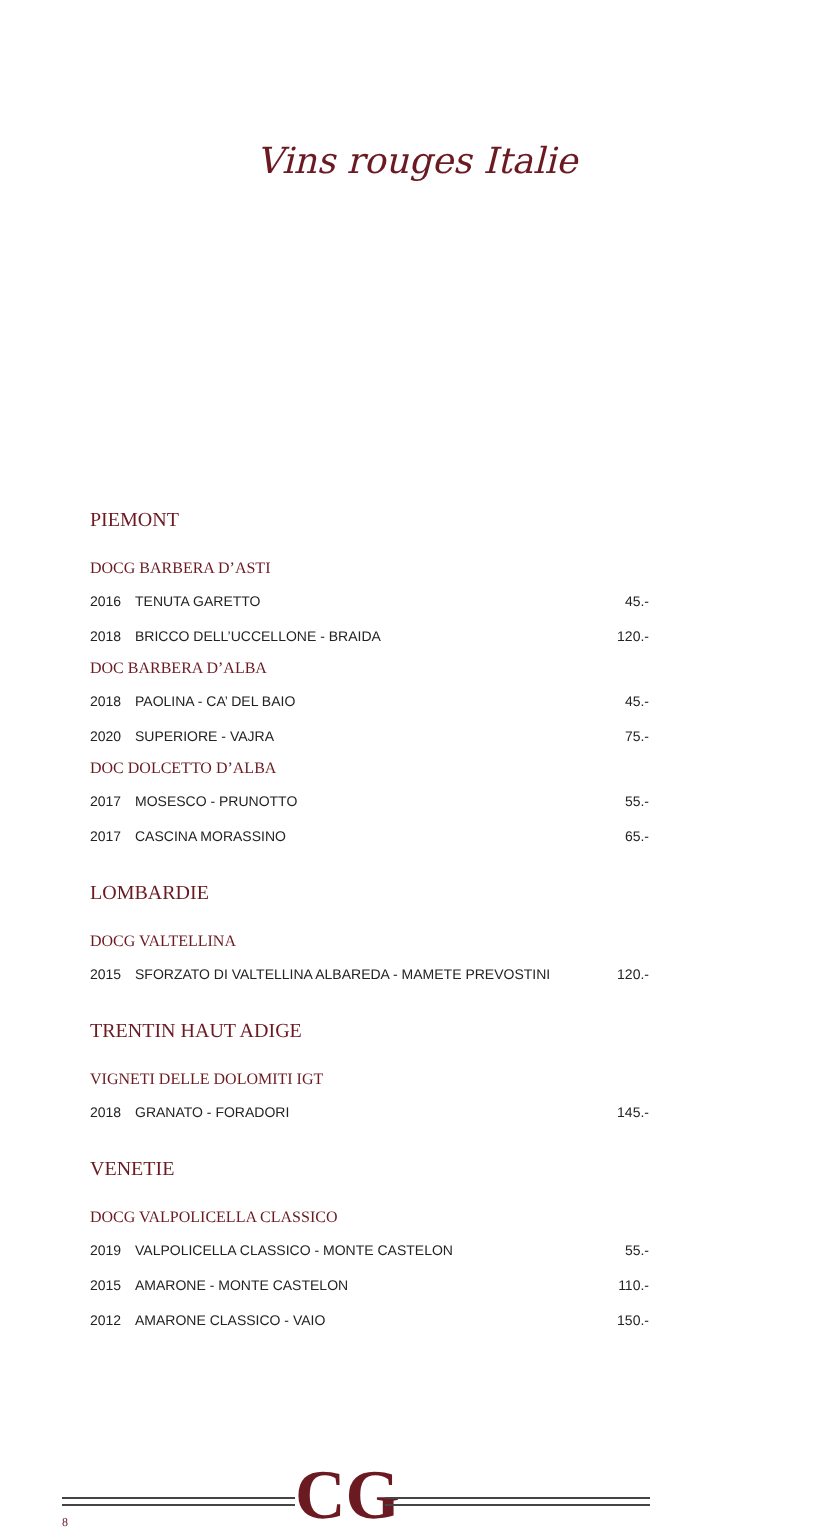Vins rouges Italie
PIEMONT
| DOCG BARBERA D’ASTI | | |
| 2016 | TENUTA GARETTO | 45.- |
| 2018 | BRICCO DELL’UCCELLONE - BRAIDA | 120.- |
| DOC BARBERA D’ALBA | | |
| 2018 | PAOLINA - CA’ DEL BAIO | 45.- |
| 2020 | SUPERIORE - VAJRA | 75.- |
| DOC DOLCETTO D’ALBA | | |
| 2017 | MOSESCO - PRUNOTTO | 55.- |
| 2017 | CASCINA MORASSINO | 65.- |
LOMBARDIE
| DOCG VALTELLINA | | |
| 2015 | SFORZATO DI VALTELLINA ALBAREDA - MAMETE PREVOSTINI | 120.- |
TRENTIN HAUT ADIGE
| VIGNETI DELLE DOLOMITI IGT | | |
| 2018 | GRANATO - FORADORI | 145.- |
VENETIE
| DOCG VALPOLICELLA CLASSICO | | |
| 2019 | VALPOLICELLA CLASSICO - MONTE CASTELON | 55.- |
| 2015 | AMARONE - MONTE CASTELON | 110.- |
| 2012 | AMARONE CLASSICO - VAIO | 150.- |
CG
8